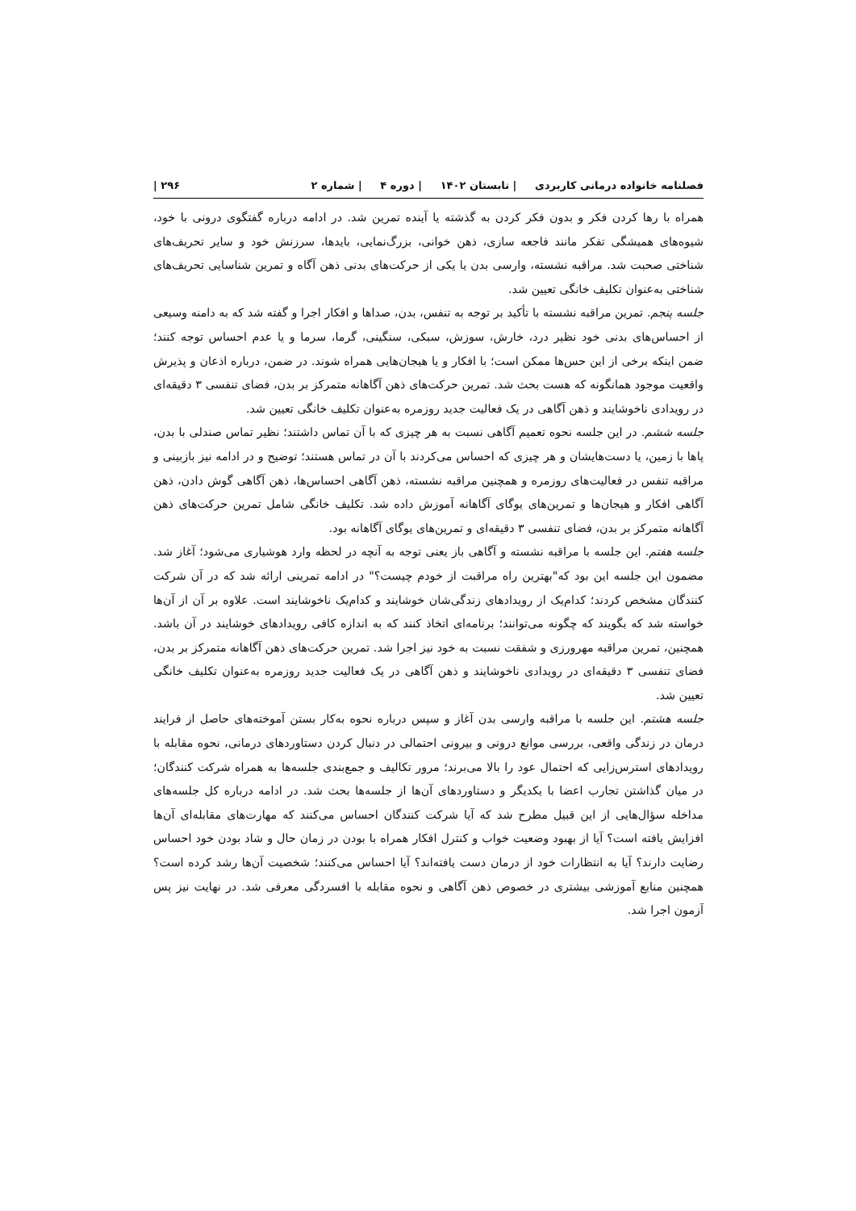فصلنامه خانواده درمانی کاربردی | تابستان ۱۴۰۲ | دوره ۴ | شماره ۲ ۲۹۶ |
همراه با رها کردن فکر و بدون فکر کردن به گذشته یا آینده تمرین شد. در ادامه درباره گفتگوی درونی با خود، شیوه‌های همیشگی تفکر مانند فاجعه سازی، ذهن خوانی، بزرگ‌نمایی، بایدها، سرزنش خود و سایر تحریف‌های شناختی صحبت شد. مراقبه نشسته، وارسی بدن یا یکی از حرکت‌های بدنی ذهن آگاه و تمرین شناسایی تحریف‌های شناختی به‌عنوان تکلیف خانگی تعیین شد.
جلسه پنجم. تمرین مراقبه نشسته با تأکید بر توجه به تنفس، بدن، صداها و افکار اجرا و گفته شد که به دامنه وسیعی از احساس‌های بدنی خود نظیر درد، خارش، سوزش، سبکی، سنگینی، گرما، سرما و یا عدم احساس توجه کنند؛ ضمن اینکه برخی از این حس‌ها ممکن است؛ با افکار و یا هیجان‌هایی همراه شوند. در ضمن، درباره اذعان و پذیرش واقعیت موجود همانگونه که هست بحث شد. تمرین حرکت‌های ذهن آگاهانه متمرکز بر بدن، فضای تنفسی ۳ دقیقه‌ای در رویدادی ناخوشایند و ذهن آگاهی در یک فعالیت جدید روزمره به‌عنوان تکلیف خانگی تعیین شد.
جلسه ششم. در این جلسه نحوه تعمیم آگاهی نسبت به هر چیزی که با آن تماس داشتند؛ نظیر تماس صندلی با بدن، پاها با زمین، یا دست‌هایشان و هر چیزی که احساس می‌کردند با آن در تماس هستند؛ توضیح و در ادامه نیز بازبینی و مراقبه تنفس در فعالیت‌های روزمره و همچنین مراقبه نشسته، ذهن آگاهی احساس‌ها، ذهن آگاهی گوش دادن، ذهن آگاهی افکار و هیجان‌ها و تمرین‌های یوگای آگاهانه آموزش داده شد. تکلیف خانگی شامل تمرین حرکت‌های ذهن آگاهانه متمرکز بر بدن، فضای تنفسی ۳ دقیقه‌ای و تمرین‌های یوگای آگاهانه بود.
جلسه هفتم. این جلسه با مراقبه نشسته و آگاهی باز یعنی توجه به آنچه در لحظه وارد هوشیاری می‌شود؛ آغاز شد. مضمون این جلسه این بود که"بهترین راه مراقبت از خودم چیست؟" در ادامه تمرینی ارائه شد که در آن شرکت کنندگان مشخص کردند؛ کدام‌یک از رویدادهای زندگی‌شان خوشایند و کدام‌یک ناخوشایند است. علاوه بر آن از آن‌ها خواسته شد که بگویند که چگونه می‌توانند؛ برنامه‌ای اتخاذ کنند که به اندازه کافی رویدادهای خوشایند در آن باشد. همچنین، تمرین مراقبه مهرورزی و شفقت نسبت به خود نیز اجرا شد. تمرین حرکت‌های ذهن آگاهانه متمرکز بر بدن، فضای تنفسی ۳ دقیقه‌ای در رویدادی ناخوشایند و ذهن آگاهی در یک فعالیت جدید روزمره به‌عنوان تکلیف خانگی تعیین شد.
جلسه هشتم. این جلسه با مراقبه وارسی بدن آغاز و سپس درباره نحوه به‌کار بستن آموخته‌های حاصل از فرایند درمان در زندگی واقعی، بررسی موانع درونی و بیرونی احتمالی در دنبال کردن دستاوردهای درمانی، نحوه مقابله با رویدادهای استرس‌زایی که احتمال عود را بالا می‌برند؛ مرور تکالیف و جمع‌بندی جلسه‌ها به همراه شرکت کنندگان؛ در میان گذاشتن تجارب اعضا با یکدیگر و دستاوردهای آن‌ها از جلسه‌ها بحث شد. در ادامه درباره کل جلسه‌های مداخله سؤال‌هایی از این قبیل مطرح شد که آیا شرکت کنندگان احساس می‌کنند که مهارت‌های مقابله‌ای آن‌ها افزایش یافته است؟ آیا از بهبود وضعیت خواب و کنترل افکار همراه با بودن در زمان حال و شاد بودن خود احساس رضایت دارند؟ آیا به انتظارات خود از درمان دست یافته‌اند؟ آیا احساس می‌کنند؛ شخصیت آن‌ها رشد کرده است؟ همچنین منابع آموزشی بیشتری در خصوص ذهن آگاهی و نحوه مقابله با افسردگی معرفی شد. در نهایت نیز پس آزمون اجرا شد.